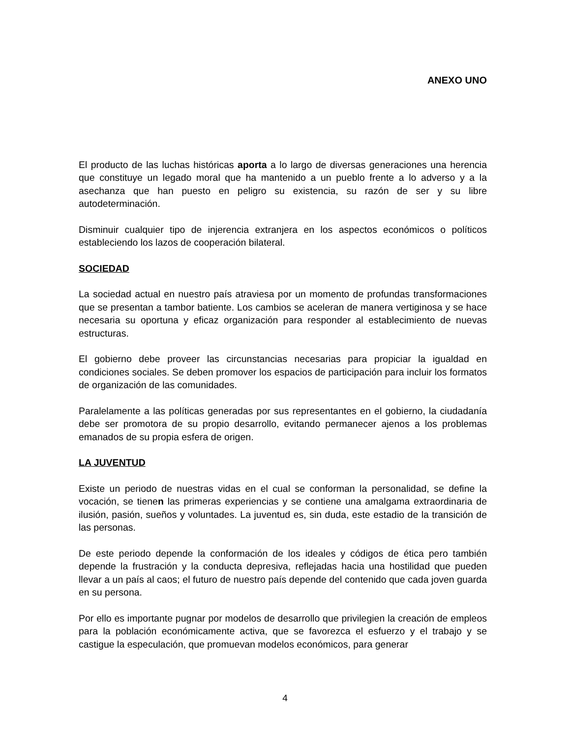ANEXO UNO
El producto de las luchas históricas aporta a lo largo de diversas generaciones una herencia que constituye un legado moral que ha mantenido a un pueblo frente a lo adverso y a la asechanza que han puesto en peligro su existencia, su razón de ser y su libre autodeterminación.
Disminuir cualquier tipo de injerencia extranjera en los aspectos económicos o políticos estableciendo los lazos de cooperación bilateral.
SOCIEDAD
La sociedad actual en nuestro país atraviesa por un momento de profundas transformaciones que se presentan a tambor batiente. Los cambios se aceleran de manera vertiginosa y se hace necesaria su oportuna y eficaz organización para responder al establecimiento de nuevas estructuras.
El gobierno debe proveer las circunstancias necesarias para propiciar la igualdad en condiciones sociales. Se deben promover los espacios de participación para incluir los formatos de organización de las comunidades.
Paralelamente a las políticas generadas por sus representantes en el gobierno, la ciudadanía debe ser promotora de su propio desarrollo, evitando permanecer ajenos a los problemas emanados de su propia esfera de origen.
LA JUVENTUD
Existe un periodo de nuestras vidas en el cual se conforman la personalidad, se define la vocación, se tienen las primeras experiencias y se contiene una amalgama extraordinaria de ilusión, pasión, sueños y voluntades. La juventud es, sin duda, este estadio de la transición de las personas.
De este periodo depende la conformación de los ideales y códigos de ética pero también depende la frustración y la conducta depresiva, reflejadas hacia una hostilidad que pueden llevar a un país al caos; el futuro de nuestro país depende del contenido que cada joven guarda en su persona.
Por ello es importante pugnar por modelos de desarrollo que privilegien la creación de empleos para la población económicamente activa, que se favorezca el esfuerzo y el trabajo y se castigue la especulación, que promuevan modelos económicos, para generar
4